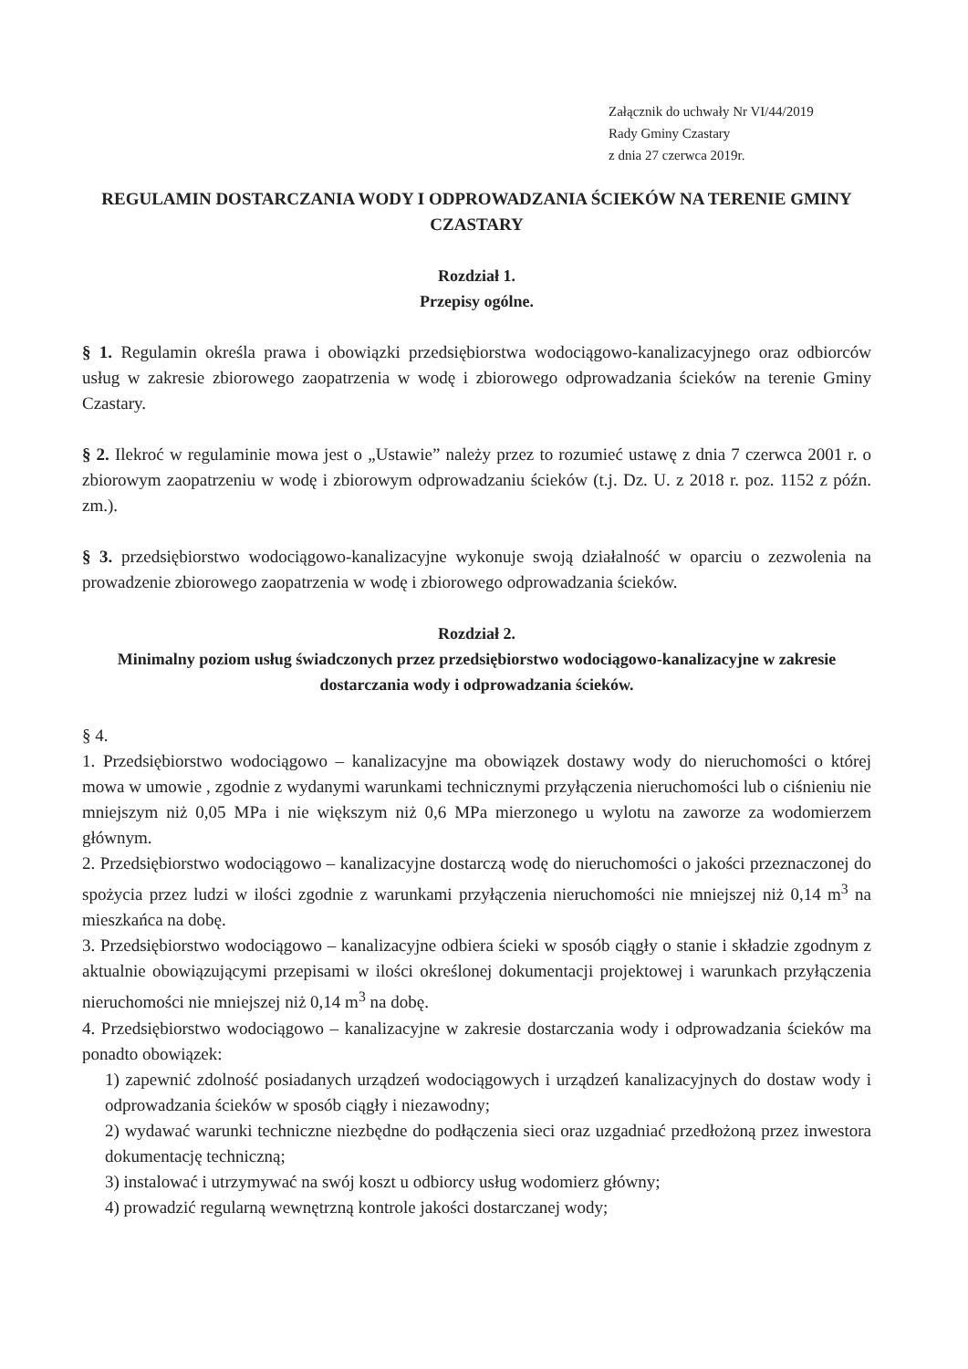Załącznik do uchwały Nr VI/44/2019
Rady Gminy Czastary
z dnia 27 czerwca 2019r.
REGULAMIN DOSTARCZANIA WODY I ODPROWADZANIA ŚCIEKÓW NA TERENIE GMINY CZASTARY
Rozdział 1.
Przepisy ogólne.
§ 1. Regulamin określa prawa i obowiązki przedsiębiorstwa wodociągowo-kanalizacyjnego oraz odbiorców usług w zakresie zbiorowego zaopatrzenia w wodę i zbiorowego odprowadzania ścieków na terenie Gminy Czastary.
§ 2. Ilekroć w regulaminie mowa jest o „Ustawie” należy przez to rozumieć ustawę z dnia 7 czerwca 2001 r. o zbiorowym zaopatrzeniu w wodę i zbiorowym odprowadzaniu ścieków (t.j. Dz. U. z 2018 r. poz. 1152 z późn. zm.).
§ 3. przedsiębiorstwo wodociągowo-kanalizacyjne wykonuje swoją działalność w oparciu o zezwolenia na prowadzenie zbiorowego zaopatrzenia w wodę i zbiorowego odprowadzania ścieków.
Rozdział 2.
Minimalny poziom usług świadczonych przez przedsiębiorstwo wodociągowo-kanalizacyjne w zakresie dostarczania wody i odprowadzania ścieków.
§ 4.
1. Przedsiębiorstwo wodociągowo – kanalizacyjne ma obowiązek dostawy wody do nieruchomości o której mowa w umowie , zgodnie z wydanymi warunkami technicznymi przyłączenia nieruchomości lub o ciśnieniu nie mniejszym niż 0,05 MPa i nie większym niż 0,6 MPa mierzonego u wylotu na zaworze za wodomierzem głównym.
2. Przedsiębiorstwo wodociągowo – kanalizacyjne dostarczą wodę do nieruchomości o jakości przeznaczonej do spożycia przez ludzi w ilości zgodnie z warunkami przyłączenia nieruchomości nie mniejszej niż 0,14 m<sup>3</sup> na mieszkańca na dobę.
3. Przedsiębiorstwo wodociągowo – kanalizacyjne odbiera ścieki w sposób ciągły o stanie i składzie zgodnym z aktualnie obowiązującymi przepisami w ilości określonej dokumentacji projektowej i warunkach przyłączenia nieruchomości nie mniejszej niż 0,14 m<sup>3</sup> na dobę.
4. Przedsiębiorstwo wodociągowo – kanalizacyjne w zakresie dostarczania wody i odprowadzania ścieków ma ponadto obowiązek:
1) zapewnić zdolność posiadanych urządzeń wodociągowych i urządzeń kanalizacyjnych do dostaw wody i odprowadzania ścieków w sposób ciągły i niezawodny;
2) wydawać warunki techniczne niezbędne do podłączenia sieci oraz uzgadniać przedłożoną przez inwestora dokumentację techniczną;
3) instalować i utrzymywać na swój koszt u odbiorcy usług wodomierz główny;
4) prowadzić regularną wewnętrzną kontrole jakości dostarczanej wody;